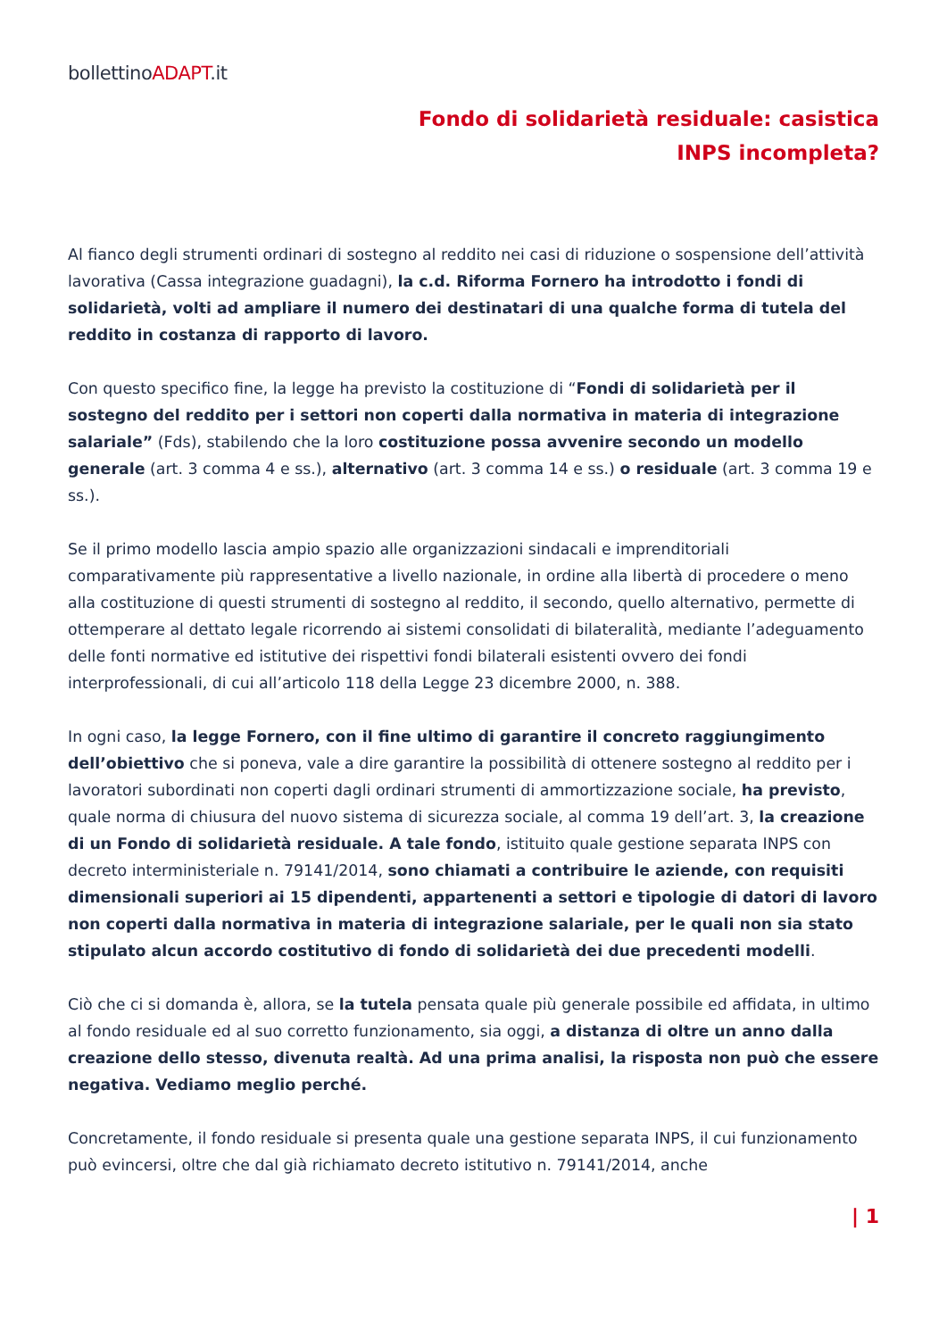bollettinoADAPT.it
Fondo di solidarietà residuale: casistica INPS incompleta?
Al fianco degli strumenti ordinari di sostegno al reddito nei casi di riduzione o sospensione dell’attività lavorativa (Cassa integrazione guadagni), la c.d. Riforma Fornero ha introdotto i fondi di solidarietà, volti ad ampliare il numero dei destinatari di una qualche forma di tutela del reddito in costanza di rapporto di lavoro.
Con questo specifico fine, la legge ha previsto la costituzione di “Fondi di solidarietà per il sostegno del reddito per i settori non coperti dalla normativa in materia di integrazione salariale” (Fds), stabilendo che la loro costituzione possa avvenire secondo un modello generale (art. 3 comma 4 e ss.), alternativo (art. 3 comma 14 e ss.) o residuale (art. 3 comma 19 e ss.).
Se il primo modello lascia ampio spazio alle organizzazioni sindacali e imprenditoriali comparativamente più rappresentative a livello nazionale, in ordine alla libertà di procedere o meno alla costituzione di questi strumenti di sostegno al reddito, il secondo, quello alternativo, permette di ottemperare al dettato legale ricorrendo ai sistemi consolidati di bilateralità, mediante l’adeguamento delle fonti normative ed istitutive dei rispettivi fondi bilaterali esistenti ovvero dei fondi interprofessionali, di cui all’articolo 118 della Legge 23 dicembre 2000, n. 388.
In ogni caso, la legge Fornero, con il fine ultimo di garantire il concreto raggiungimento dell’obiettivo che si poneva, vale a dire garantire la possibilità di ottenere sostegno al reddito per i lavoratori subordinati non coperti dagli ordinari strumenti di ammortizzazione sociale, ha previsto, quale norma di chiusura del nuovo sistema di sicurezza sociale, al comma 19 dell’art. 3, la creazione di un Fondo di solidarietà residuale. A tale fondo, istituito quale gestione separata INPS con decreto interministeriale n. 79141/2014, sono chiamati a contribuire le aziende, con requisiti dimensionali superiori ai 15 dipendenti, appartenenti a settori e tipologie di datori di lavoro non coperti dalla normativa in materia di integrazione salariale, per le quali non sia stato stipulato alcun accordo costitutivo di fondo di solidarietà dei due precedenti modelli.
Ciò che ci si domanda è, allora, se la tutela pensata quale più generale possibile ed affidata, in ultimo al fondo residuale ed al suo corretto funzionamento, sia oggi, a distanza di oltre un anno dalla creazione dello stesso, divenuta realtà. Ad una prima analisi, la risposta non può che essere negativa. Vediamo meglio perché.
Concretamente, il fondo residuale si presenta quale una gestione separata INPS, il cui funzionamento può evincersi, oltre che dal già richiamato decreto istitutivo n. 79141/2014, anche
| 1